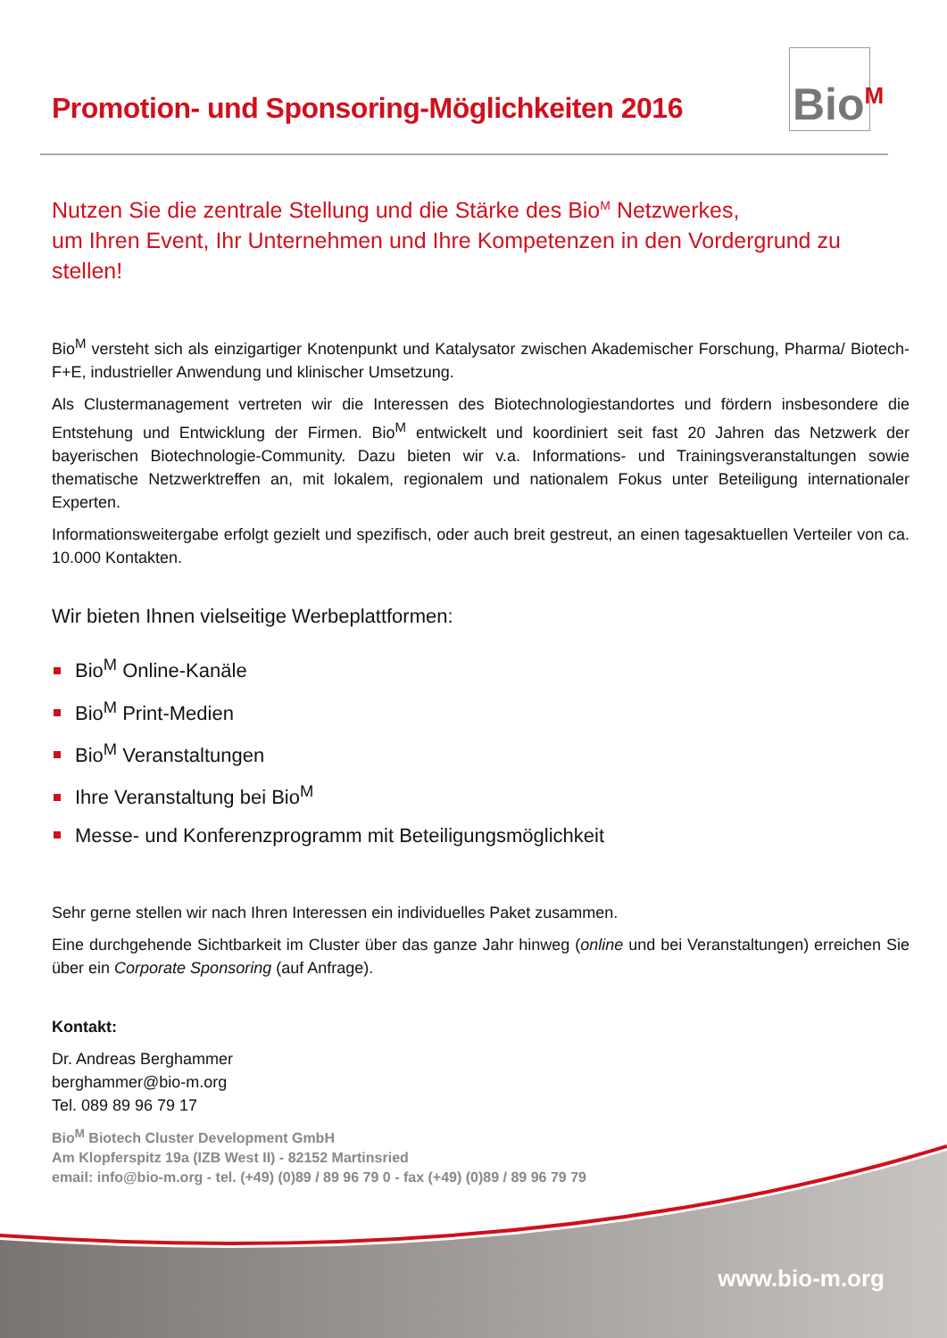Bio<sup>M</sup>
Promotion- und Sponsoring-Möglichkeiten 2016
Nutzen Sie die zentrale Stellung und die Stärke des Bio<sup>M</sup> Netzwerkes,
um Ihren Event, Ihr Unternehmen und Ihre Kompetenzen in den Vordergrund zu stellen!
Bio<sup>M</sup> versteht sich als einzigartiger Knotenpunkt und Katalysator zwischen Akademischer Forschung, Pharma/ Biotech-F+E, industrieller Anwendung und klinischer Umsetzung.
Als Clustermanagement vertreten wir die Interessen des Biotechnologiestandortes und fördern insbesondere die Entstehung und Entwicklung der Firmen. Bio<sup>M</sup> entwickelt und koordiniert seit fast 20 Jahren das Netzwerk der bayerischen Biotechnologie-Community. Dazu bieten wir v.a. Informations- und Trainingsveranstaltungen sowie thematische Netzwerktreffen an, mit lokalem, regionalem und nationalem Fokus unter Beteiligung internationaler Experten.
Informationsweitergabe erfolgt gezielt und spezifisch, oder auch breit gestreut, an einen tagesaktuellen Verteiler von ca. 10.000 Kontakten.
Wir bieten Ihnen vielseitige Werbeplattformen:
Bio<sup>M</sup> Online-Kanäle
Bio<sup>M</sup> Print-Medien
Bio<sup>M</sup> Veranstaltungen
Ihre Veranstaltung bei Bio<sup>M</sup>
Messe- und Konferenzprogramm mit Beteiligungsmöglichkeit
Sehr gerne stellen wir nach Ihren Interessen ein individuelles Paket zusammen.
Eine durchgehende Sichtbarkeit im Cluster über das ganze Jahr hinweg (online und bei Veranstaltungen) erreichen Sie über ein Corporate Sponsoring (auf Anfrage).
Kontakt:
Dr. Andreas Berghammer
berghammer@bio-m.org
Tel. 089 89 96 79 17
Bio<sup>M</sup> Biotech Cluster Development GmbH
Am Klopferspitz 19a (IZB West II) - 82152 Martinsried
email: info@bio-m.org - tel. (+49) (0)89 / 89 96 79 0 - fax (+49) (0)89 / 89 96 79 79
www.bio-m.org